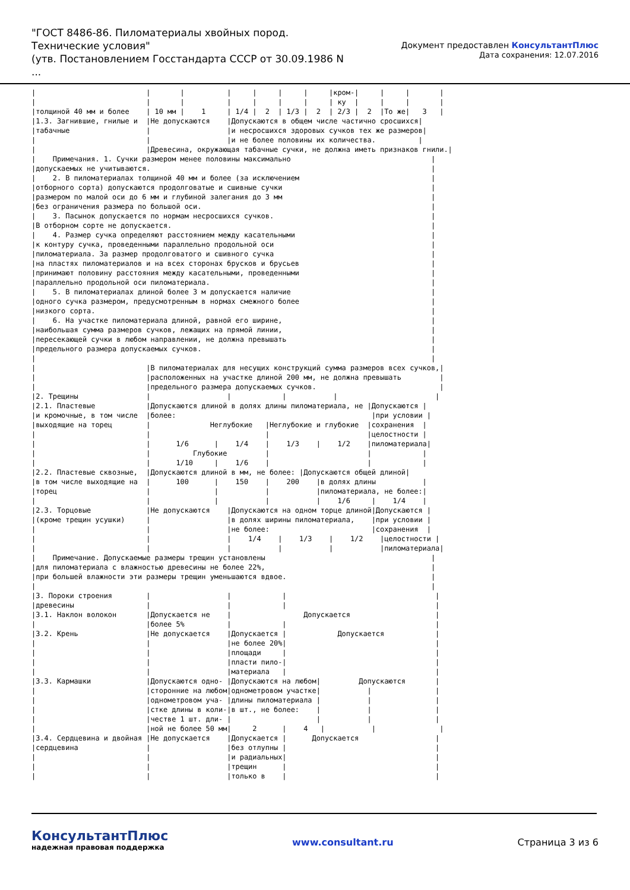"ГОСТ 8486-86. Пиломатериалы хвойных пород. Технические условия"
(утв. Постановлением Госстандарта СССР от 30.09.1986 N ...
Документ предоставлен КонсультантПлюс
Дата сохранения: 12.07.2016
|                          |       |          |     |     |     |     |крoм-|     |     |       |
|                          |       |          |     |     |     |     | ку  |     |     |       |
|толщиной 40 мм и более    | 10 мм |    1     | 1/4 |  2  | 1/3 |  2  | 2/3 |  2  |То же|   3   |
|1.3. Загнившие, гнилые и  |Не допускаются    |Допускаются в общем числе частично сросшихся|
|табачные                  |                  |и несросшихся здоровых сучков тех же размеров|
|                          |                  |и не более половины их количества.          |
|                          |Древесина, окружающая табачные сучки, не должна иметь признаков гнили.|
|    Примечания. 1. Сучки размером менее половины максимально                                 |
|допускаемых не учитываются.                                                                  |
|    2. В пиломатериалах толщиной 40 мм и более (за исключением                               |
|отборного сорта) допускаются продолговатые и сшивные сучки                                   |
|размером по малой оси до 6 мм и глубиной залегания до 3 мм                                   |
|без ограничения размера по большой оси.                                                      |
|    3. Пасынок допускается по нормам несросшихся сучков.                                     |
|В отборном сорте не допускается.                                                             |
|    4. Размер сучка определяют расстоянием между касательными                                |
|к контуру сучка, проведенными параллельно продольной оси                                     |
|пиломатериала. За размер продолговатого и сшивного сучка                                     |
|на пластях пиломатериалов и на всех сторонах брусков и брусьев                               |
|принимают половину расстояния между касательными, проведенными                               |
|параллельно продольной оси пиломатериала.                                                    |
|    5. В пиломатериалах длиной более 3 м допускается наличие                                 |
|одного сучка размером, предусмотренным в нормах смежного более                               |
|низкого сорта.                                                                               |
|    6. На участке пиломатериала длиной, равной его ширине,                                   |
|наибольшая сумма размеров сучков, лежащих на прямой линии,                                   |
|пересекающей сучки в любом направлении, не должна превышать                                  |
|предельного размера допускаемых сучков.                                                      |
|                                                                                             |
|                          |В пиломатериалах для несущих конструкций сумма размеров всех сучков,|
|                          |расположенных на участке длиной 200 мм, не должна превышать         |
|                          |предельного размера допускаемых сучков.                             |
|2. Трещины                |                  |            |           |                       |
|2.1. Пластевые            |Допускаются длиной в долях длины пиломатериала, не |Допускаются |
|и кромочные, в том числе  |более:                                              |при условии |
|выходящие на торец        |              Неглубокие   |Неглубокие и глубокие  |сохранения  |
|                          |                           |                       |целостности |
|                          |      1/6      |    1/4    |    1/3    |    1/2    |пиломатериала|
|                          |          Глубокие         |                       |            |
|                          |      1/10     |    1/6    |                       |            |
|2.2. Пластевые сквозные,  |Допускаются длиной в мм, не более: |Допускаются общей длиной|
|в том числе выходящие на  |      100      |    150    |    200    |в долях длины           |
|торец                     |               |           |           |пиломатериала, не более:|
|                          |               |           |           |    1/6     |    1/4    |
|2.3. Торцовые             |Не допускаются    |Допускаются на одном торце длиной|Допускаются |
|(кроме трещин усушки)     |                  |в долях ширины пиломатериала,    |при условии |
|                          |                  |не более:                        |сохранения  |
|                          |                  |    1/4    |    1/3    |    1/2    |целостности |
|                          |                  |           |           |           |пиломатериала|
|    Примечание. Допускаемые размеры трещин установлены                                       |
|для пиломатериала с влажностью древесины не более 22%,                                       |
|при большей влажности эти размеры трещин уменьшаются вдвое.                                  |
|                                                                                             |
|3. Пороки строения        |                  |            |                                   |
|древесины                 |                  |            |                                   |
|3.1. Наклон волокон       |Допускается не    |                 Допускается                    |
|                          |более 5%          |            |                                   |
|3.2. Крень                |Не допускается    |Допускается |            Допускается            |
|                          |                  |не более 20%|                                   |
|                          |                  |площади     |                                   |
|                          |                  |пласти пило-|                                   |
|                          |                  |материала   |                                   |
|3.3. Кармашки             |Допускаются одно- |Допускаются на любом|         Допускаются       |
|                          |сторонние на любом|однометровом участке|           |               |
|                          |однометровом уча- |длины пиломатериала |           |               |
|                          |стке длины в коли-|в шт., не более:    |           |               |
|                          |честве 1 шт. дли- |                    |           |               |
|                          |ной не более 50 мм|     2      |    4   |           |               |
|3.4. Сердцевина и двойная |Не допускается    |Допускается |      Допускается                  |
|сердцевина                |                  |без отлупны |                                   |
|                          |                  |и радиальных|                                   |
|                          |                  |трещин      |                                   |
|                          |                  |только в    |                                   |
КонсультантПлюс
надежная правовая поддержка
www.consultant.ru Страница 3 из 6